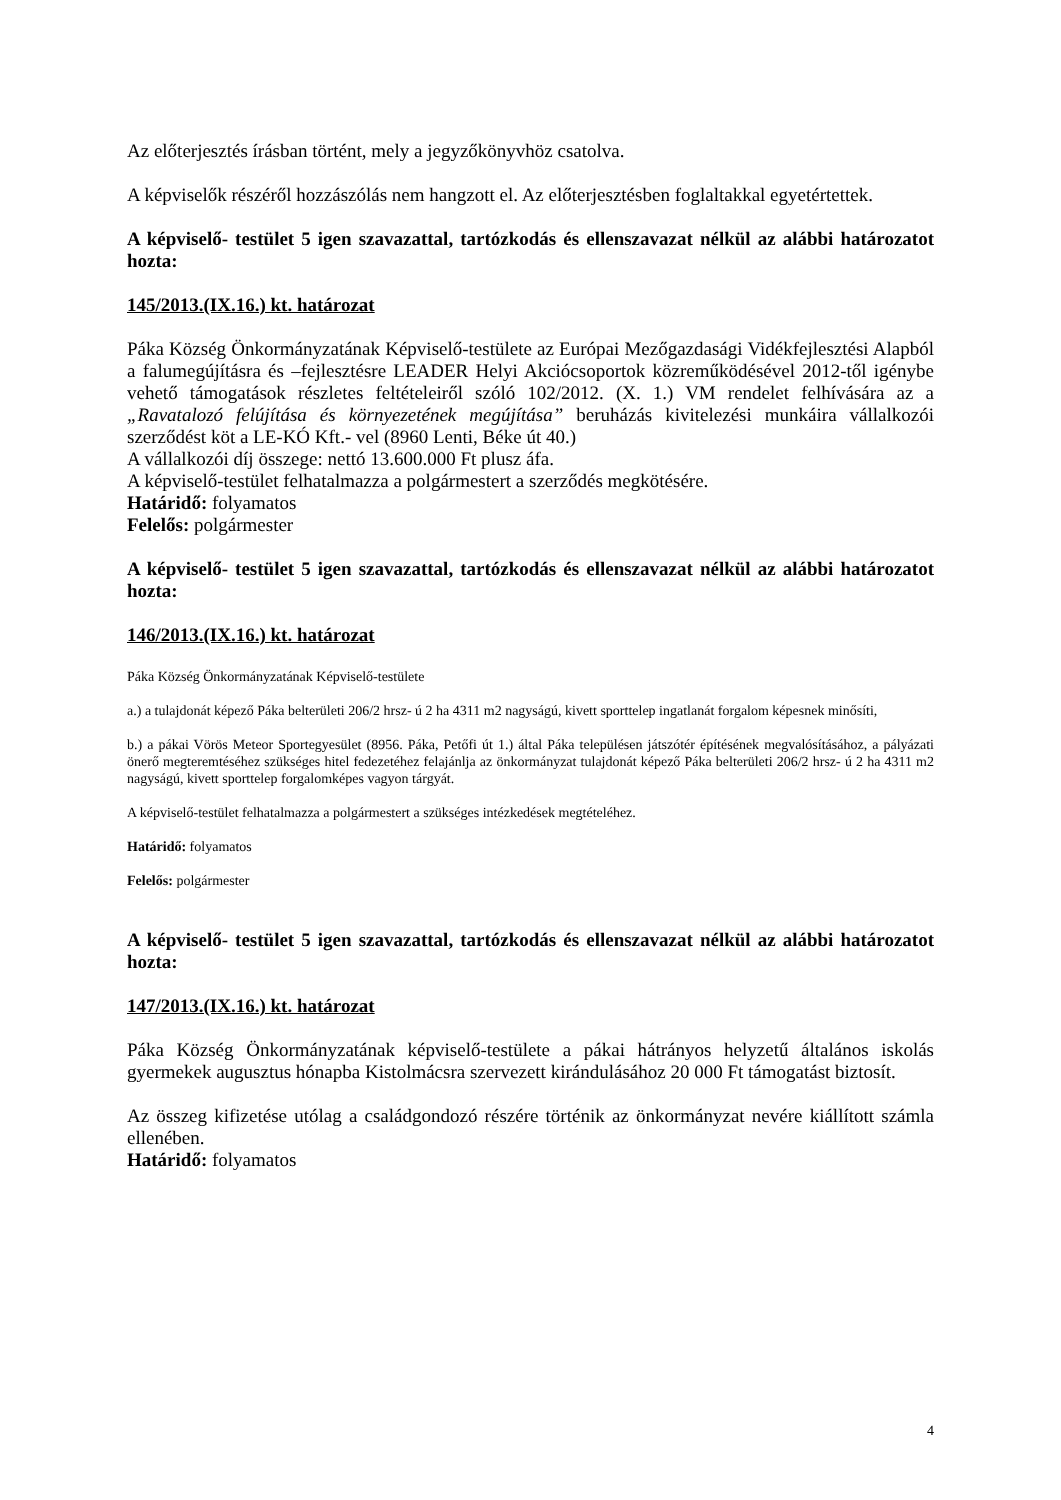Az előterjesztés írásban történt, mely a jegyzőkönyvhöz csatolva.
A képviselők részéről hozzászólás nem hangzott el. Az előterjesztésben foglaltakkal egyetértettek.
A képviselő- testület 5 igen szavazattal, tartózkodás és ellenszavazat nélkül az alábbi határozatot hozta:
145/2013.(IX.16.) kt. határozat
Páka Község Önkormányzatának Képviselő-testülete az Európai Mezőgazdasági Vidékfejlesztési Alapból a falumegújításra és –fejlesztésre LEADER Helyi Akciócsoportok közreműködésével 2012-től igénybe vehető támogatások részletes feltételeiről szóló 102/2012. (X. 1.) VM rendelet felhívására az a „Ravatalozó felújítása és környezetének megújítása” beruházás kivitelezési munkáira vállalkozói szerződést köt a LE-KÓ Kft.- vel (8960 Lenti, Béke út 40.)
A vállalkozói díj összege: nettó 13.600.000 Ft plusz áfa.
A képviselő-testület felhatalmazza a polgármestert a szerződés megkötésére.
Határidő: folyamatos
Felelős: polgármester
A képviselő- testület 5 igen szavazattal, tartózkodás és ellenszavazat nélkül az alábbi határozatot hozta:
146/2013.(IX.16.) kt. határozat
Páka Község Önkormányzatának Képviselő-testülete
a.) a tulajdonát képező Páka belterületi 206/2 hrsz- ú 2 ha 4311 m2 nagyságú, kivett sporttelep ingatlanát forgalom képesnek minősíti,
b.) a pákai Vörös Meteor Sportegyesület (8956. Páka, Petőfi út 1.) által Páka településen játszótér építésének megvalósításához, a pályázati önerő megteremtéséhez szükséges hitel fedezetéhez felajánlja az önkormányzat tulajdonát képező Páka belterületi 206/2 hrsz- ú 2 ha 4311 m2 nagyságú, kivett sporttelep forgalomképes vagyon tárgyát.
A képviselő-testület felhatalmazza a polgármestert a szükséges intézkedések megtételéhez.
Határidő: folyamatos
Felelős: polgármester
A képviselő- testület 5 igen szavazattal, tartózkodás és ellenszavazat nélkül az alábbi határozatot hozta:
147/2013.(IX.16.) kt. határozat
Páka Község Önkormányzatának képviselő-testülete a pákai hátrányos helyzetű általános iskolás gyermekek augusztus hónapba Kistolmácsra szervezett kirándulásához 20 000 Ft támogatást biztosít.
Az összeg kifizetése utólag a családgondozó részére történik az önkormányzat nevére kiállított számla ellenében.
Határidő: folyamatos
4